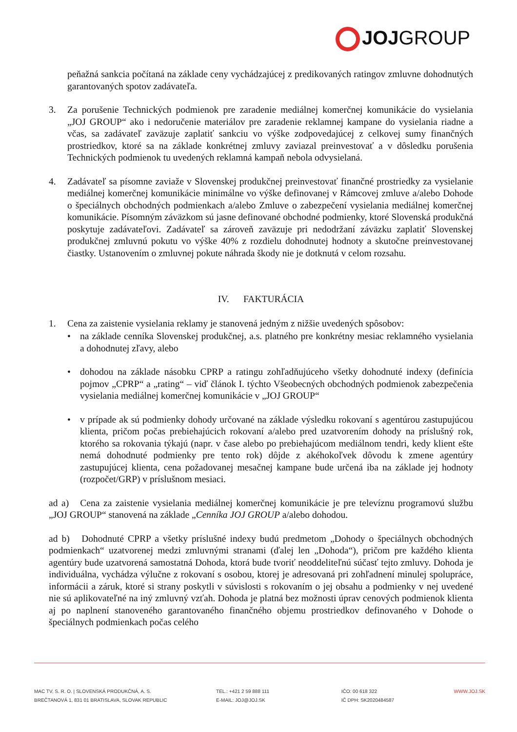JOJGROUP
peňažná sankcia počítaná na základe ceny vychádzajúcej z predikovaných ratingov zmluvne dohodnutých garantovaných spotov zadávateľa.
3. Za porušenie Technických podmienok pre zaradenie mediálnej komerčnej komunikácie do vysielania „JOJ GROUP“ ako i nedoručenie materiálov pre zaradenie reklamnej kampane do vysielania riadne a včas, sa zadávateľ zaväzuje zaplatiť sankciu vo výške zodpovedajúcej z celkovej sumy finančných prostriedkov, ktoré sa na základe konkrétnej zmluvy zaviazal preinvestovať a v dôsledku porušenia Technických podmienok tu uvedených reklamná kampaň nebola odvysielaná.
4. Zadávateľ sa písomne zaviaže v Slovenskej produkčnej preinvestovať finančné prostriedky za vysielanie mediálnej komerčnej komunikácie minimálne vo výške definovanej v Rámcovej zmluve a/alebo Dohode o špeciálnych obchodných podmienkach a/alebo Zmluve o zabezpečení vysielania mediálnej komerčnej komunikácie. Písomným záväzkom sú jasne definované obchodné podmienky, ktoré Slovenská produkčná poskytuje zadávateľovi. Zadávateľ sa zároveň zaväzuje pri nedodržaní záväzku zaplatiť Slovenskej produkčnej zmluvnú pokutu vo výške 40% z rozdielu dohodnutej hodnoty a skutočne preinvestovanej čiastky. Ustanovením o zmluvnej pokute náhrada škody nie je dotknutá v celom rozsahu.
IV. FAKTURÁCIA
1. Cena za zaistenie vysielania reklamy je stanovená jedným z nižšie uvedených spôsobov:
• na základe cenníka Slovenskej produkčnej, a.s. platného pre konkrétny mesiac reklamného vysielania a dohodnutej zľavy, alebo
• dohodou na základe násobku CPRP a ratingu zohľadňujúceho všetky dohodnuté indexy (definícia pojmov „CPRP“ a „rating“ – viď článok I. týchto Všeobecných obchodných podmienok zabezpečenia vysielania mediálnej komerčnej komunikácie v „JOJ GROUP“
• v prípade ak sú podmienky dohody určované na základe výsledku rokovaní s agentúrou zastupujúcou klienta, pričom počas prebiehajúcich rokovaní a/alebo pred uzatvorením dohody na príslušný rok, ktorého sa rokovania týkajú (napr. v čase alebo po prebiehajúcom mediálnom tendri, kedy klient ešte nemá dohodnuté podmienky pre tento rok) dôjde z akéhokoľvek dôvodu k zmene agentúry zastupujúcej klienta, cena požadovanej mesačnej kampane bude určená iba na základe jej hodnoty (rozpočet/GRP) v príslušnom mesiaci.
ad a) Cena za zaistenie vysielania mediálnej komerčnej komunikácie je pre televíznu programovú službu „JOJ GROUP“ stanovená na základe „Cenníka JOJ GROUP a/alebo dohodou.
ad b) Dohodnuté CPRP a všetky príslušné indexy budú predmetom „Dohody o špeciálnych obchodných podmienkach“ uzatvorenej medzi zmluvnými stranami (ďalej len „Dohoda“), pričom pre každého klienta agentúry bude uzatvorená samostatná Dohoda, ktorá bude tvoriť neoddeliteľnú súčasť tejto zmluvy. Dohoda je individuálna, vychádza výlučne z rokovaní s osobou, ktorej je adresovaná pri zohľadnení minulej spolupráce, informácii a záruk, ktoré si strany poskytli v súvislosti s rokovaním o jej obsahu a podmienky v nej uvedené nie sú aplikovateľné na iný zmluvný vzťah. Dohoda je platná bez možnosti úprav cenových podmienok klienta aj po naplnení stanoveného garantovaného finančného objemu prostriedkov definovaného v Dohode o špeciálnych podmienkach počas celého
MAC TV, S. R. O. | SLOVENSKÁ PRODUKČNÁ, A. S.
BREČTANOVÁ 1, 831 01 BRATISLAVA, SLOVAK REPUBLIC
TEL.: +421 2 59 888 111
E-MAIL: JOJ@JOJ.SK
IČO: 00 618 322
IČ DPH: SK2020484587
WWW.JOJ.SK